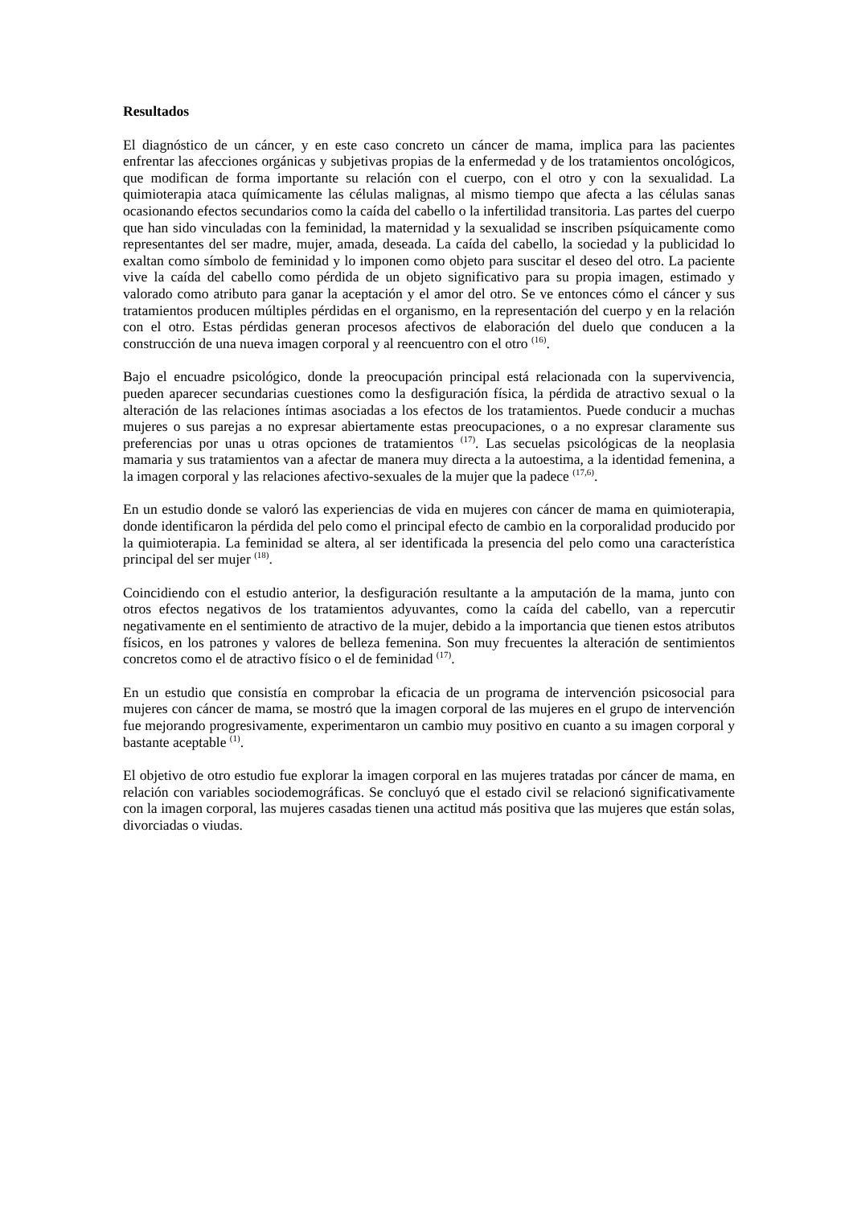Resultados
El diagnóstico de un cáncer, y en este caso concreto un cáncer de mama, implica para las pacientes enfrentar las afecciones orgánicas y subjetivas propias de la enfermedad y de los tratamientos oncológicos, que modifican de forma importante su relación con el cuerpo, con el otro y con la sexualidad. La quimioterapia ataca químicamente las células malignas, al mismo tiempo que afecta a las células sanas ocasionando efectos secundarios como la caída del cabello o la infertilidad transitoria. Las partes del cuerpo que han sido vinculadas con la feminidad, la maternidad y la sexualidad se inscriben psíquicamente como representantes del ser madre, mujer, amada, deseada. La caída del cabello, la sociedad y la publicidad lo exaltan como símbolo de feminidad y lo imponen como objeto para suscitar el deseo del otro. La paciente vive la caída del cabello como pérdida de un objeto significativo para su propia imagen, estimado y valorado como atributo para ganar la aceptación y el amor del otro. Se ve entonces cómo el cáncer y sus tratamientos producen múltiples pérdidas en el organismo, en la representación del cuerpo y en la relación con el otro. Estas pérdidas generan procesos afectivos de elaboración del duelo que conducen a la construcción de una nueva imagen corporal y al reencuentro con el otro <sup>(16)</sup>.
Bajo el encuadre psicológico, donde la preocupación principal está relacionada con la supervivencia, pueden aparecer secundarias cuestiones como la desfiguración física, la pérdida de atractivo sexual o la alteración de las relaciones íntimas asociadas a los efectos de los tratamientos. Puede conducir a muchas mujeres o sus parejas a no expresar abiertamente estas preocupaciones, o a no expresar claramente sus preferencias por unas u otras opciones de tratamientos <sup>(17)</sup>. Las secuelas psicológicas de la neoplasia mamaria y sus tratamientos van a afectar de manera muy directa a la autoestima, a la identidad femenina, a la imagen corporal y las relaciones afectivo-sexuales de la mujer que la padece <sup>(17,6)</sup>.
En un estudio donde se valoró las experiencias de vida en mujeres con cáncer de mama en quimioterapia, donde identificaron la pérdida del pelo como el principal efecto de cambio en la corporalidad producido por la quimioterapia. La feminidad se altera, al ser identificada la presencia del pelo como una característica principal del ser mujer <sup>(18)</sup>.
Coincidiendo con el estudio anterior, la desfiguración resultante a la amputación de la mama, junto con otros efectos negativos de los tratamientos adyuvantes, como la caída del cabello, van a repercutir negativamente en el sentimiento de atractivo de la mujer, debido a la importancia que tienen estos atributos físicos, en los patrones y valores de belleza femenina. Son muy frecuentes la alteración de sentimientos concretos como el de atractivo físico o el de feminidad <sup>(17)</sup>.
En un estudio que consistía en comprobar la eficacia de un programa de intervención psicosocial para mujeres con cáncer de mama, se mostró que la imagen corporal de las mujeres en el grupo de intervención fue mejorando progresivamente, experimentaron un cambio muy positivo en cuanto a su imagen corporal y bastante aceptable <sup>(1)</sup>.
El objetivo de otro estudio fue explorar la imagen corporal en las mujeres tratadas por cáncer de mama, en relación con variables sociodemográficas. Se concluyó que el estado civil se relacionó significativamente con la imagen corporal, las mujeres casadas tienen una actitud más positiva que las mujeres que están solas, divorciadas o viudas.